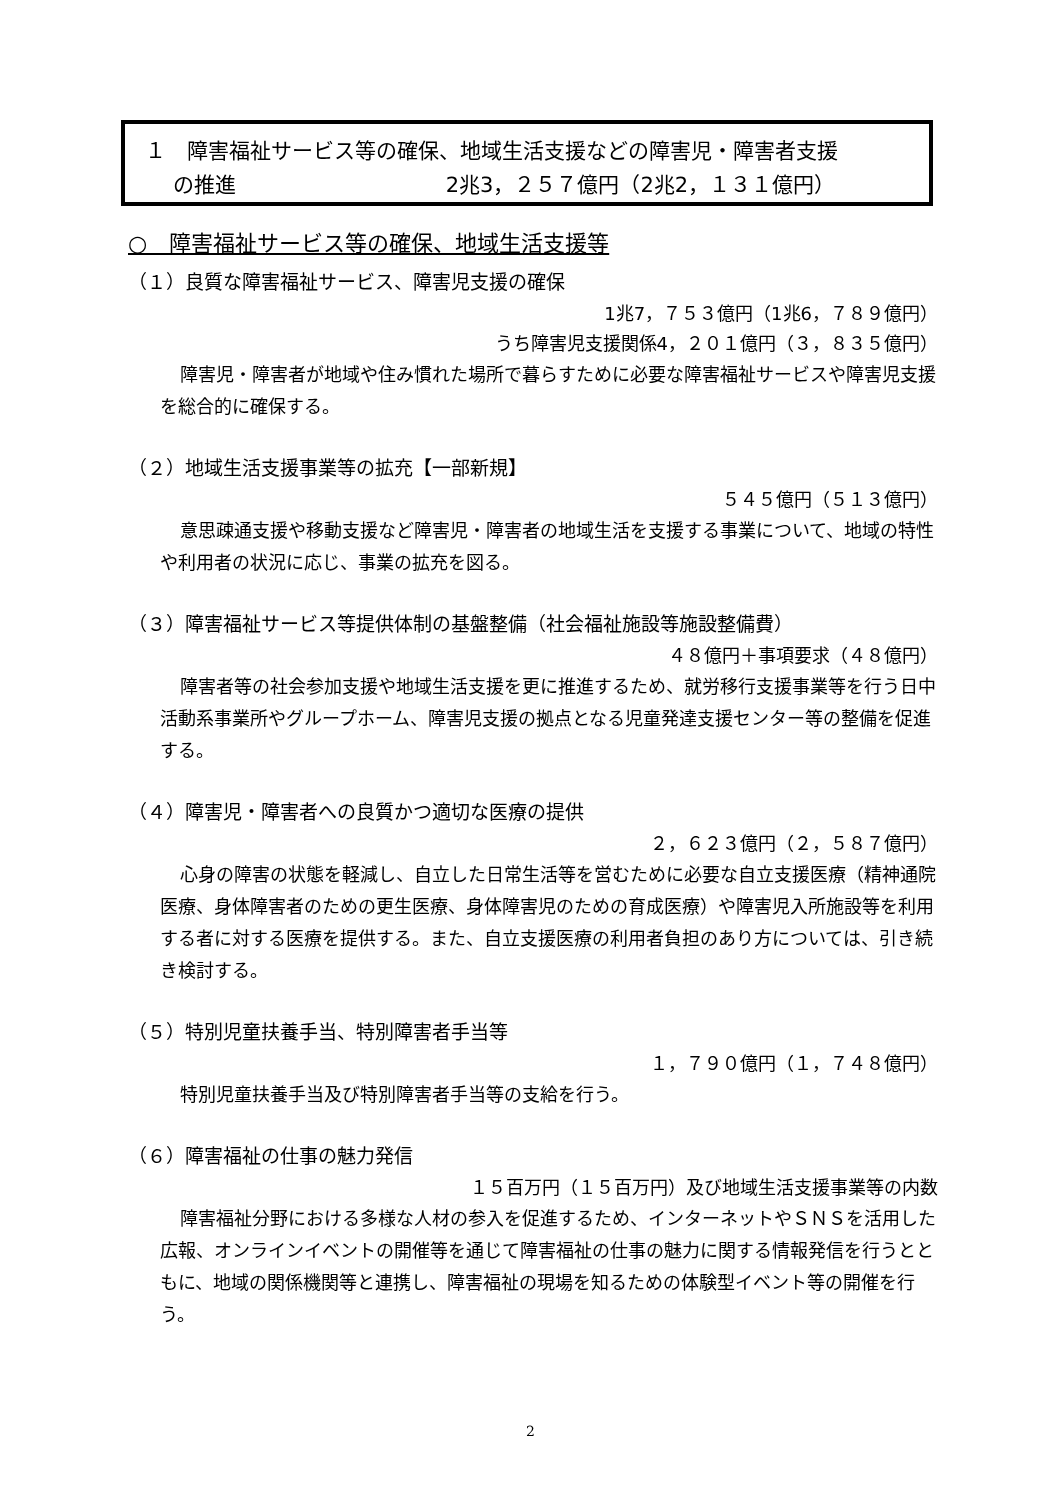１　障害福祉サービス等の確保、地域生活支援などの障害児・障害者支援
　 の推進　　　　　　　　　　2兆3，２５７億円（2兆2，１３１億円）
○　障害福祉サービス等の確保、地域生活支援等
（１）良質な障害福祉サービス、障害児支援の確保
1兆7，７５３億円（1兆6，７８９億円）
うち障害児支援関係4，２０１億円（３，８３５億円）
障害児・障害者が地域や住み慣れた場所で暮らすために必要な障害福祉サービスや障害児支援を総合的に確保する。
（２）地域生活支援事業等の拡充【一部新規】
５４５億円（５１３億円）
意思疎通支援や移動支援など障害児・障害者の地域生活を支援する事業について、地域の特性や利用者の状況に応じ、事業の拡充を図る。
（３）障害福祉サービス等提供体制の基盤整備（社会福祉施設等施設整備費）
４８億円＋事項要求（４８億円）
障害者等の社会参加支援や地域生活支援を更に推進するため、就労移行支援事業等を行う日中活動系事業所やグループホーム、障害児支援の拠点となる児童発達支援センター等の整備を促進する。
（４）障害児・障害者への良質かつ適切な医療の提供
２，６２３億円（２，５８７億円）
心身の障害の状態を軽減し、自立した日常生活等を営むために必要な自立支援医療（精神通院医療、身体障害者のための更生医療、身体障害児のための育成医療）や障害児入所施設等を利用する者に対する医療を提供する。また、自立支援医療の利用者負担のあり方については、引き続き検討する。
（５）特別児童扶養手当、特別障害者手当等
１，７９０億円（１，７４８億円）
特別児童扶養手当及び特別障害者手当等の支給を行う。
（６）障害福祉の仕事の魅力発信
１５百万円（１５百万円）及び地域生活支援事業等の内数
障害福祉分野における多様な人材の参入を促進するため、インターネットやＳＮＳを活用した広報、オンラインイベントの開催等を通じて障害福祉の仕事の魅力に関する情報発信を行うとともに、地域の関係機関等と連携し、障害福祉の現場を知るための体験型イベント等の開催を行う。
2